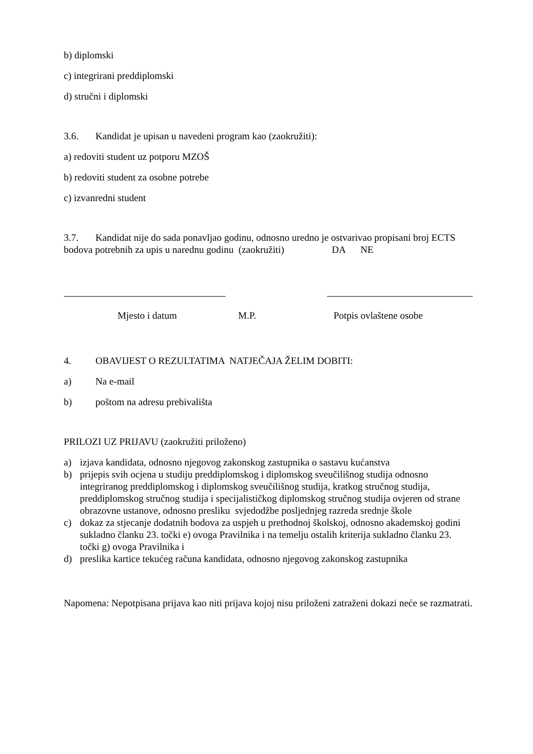b) diplomski
c) integrirani preddiplomski
d) stručni i diplomski
3.6. Kandidat je upisan u navedeni program kao (zaokružiti):
a) redoviti student uz potporu MZOŠ
b) redoviti student za osobne potrebe
c) izvanredni student
3.7. Kandidat nije do sada ponavljao godinu, odnosno uredno je ostvarivao propisani broj ECTS bodova potrebnih za upis u narednu godinu (zaokružiti) DA NE
Mjesto i datum M.P. Potpis ovlaštene osobe
4. OBAVIJEST O REZULTATIMA NATJEČAJA ŽELIM DOBITI:
a) Na e-mail
b) poštom na adresu prebivališta
PRILOZI UZ PRIJAVU (zaokružiti priloženo)
a) izjava kandidata, odnosno njegovog zakonskog zastupnika o sastavu kućanstva
b) prijepis svih ocjena u studiju preddiplomskog i diplomskog sveučilišnog studija odnosno integriranog preddiplomskog i diplomskog sveučilišnog studija, kratkog stručnog studija, preddiplomskog stručnog studija i specijalističkog diplomskog stručnog studija ovjeren od strane obrazovne ustanove, odnosno presliku svjedodžbe posljednjeg razreda srednje škole
c) dokaz za stjecanje dodatnih bodova za uspjeh u prethodnoj školskoj, odnosno akademskoj godini sukladno članku 23. točki e) ovoga Pravilnika i na temelju ostalih kriterija sukladno članku 23. točki g) ovoga Pravilnika i
d) preslika kartice tekućeg računa kandidata, odnosno njegovog zakonskog zastupnika
Napomena: Nepotpisana prijava kao niti prijava kojoj nisu priloženi zatraženi dokazi neće se razmatrati.